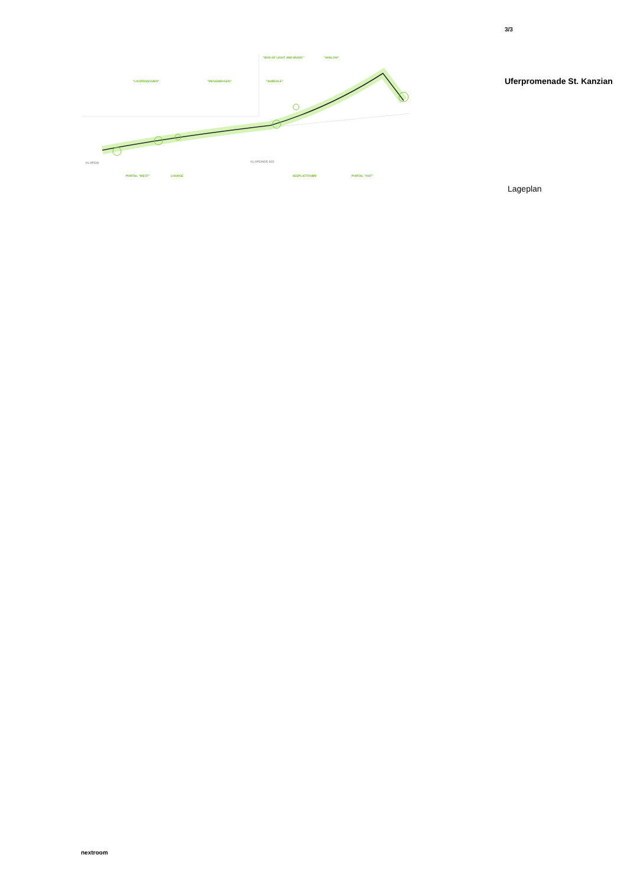"LICHTDUSCHEN" "REGENBOGEN"
"BOX OF LIGHT AND MUSIC" "AVALON"
"AUREOLE"
KLOPEIN KLOPEINER SEE
PORTAL "WEST" LOUNGE SEEPLATTFORM PORTAL "OST"
3/3
Uferpromenade St. Kanzian
Lageplan
nextroom